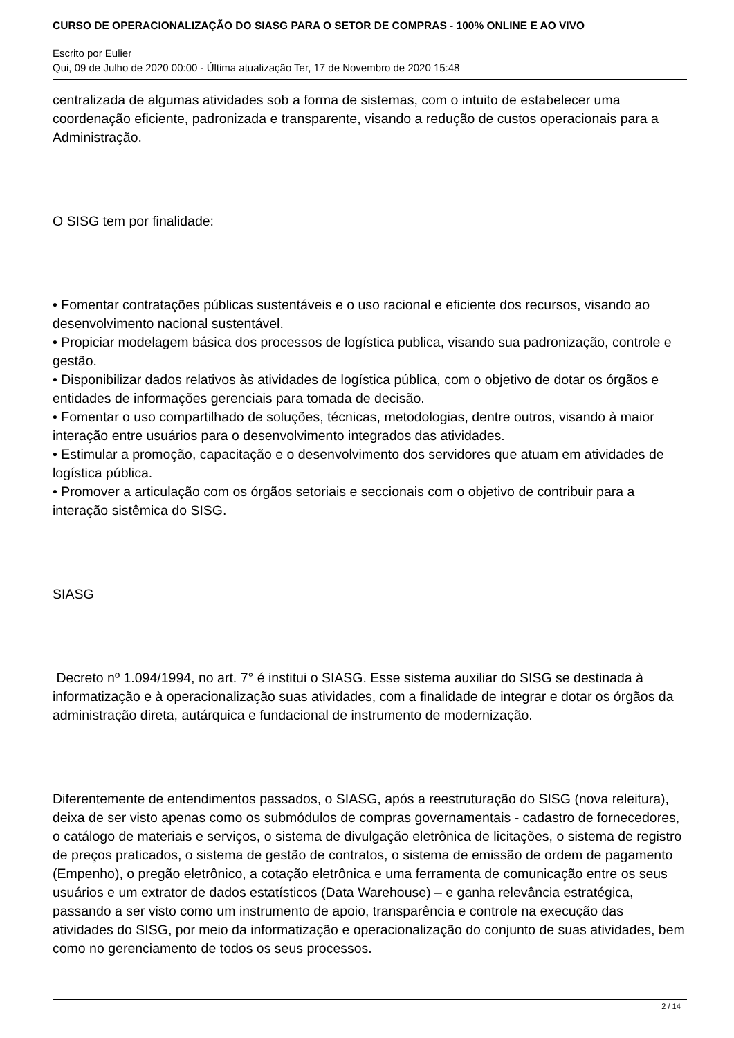CURSO DE OPERACIONALIZAÇÃO DO SIASG PARA O SETOR DE COMPRAS - 100% ONLINE E AO VIVO
Escrito por Eulier
Qui, 09 de Julho de 2020 00:00 - Última atualização Ter, 17 de Novembro de 2020 15:48
centralizada de algumas atividades sob a forma de sistemas, com o intuito de estabelecer uma coordenação eficiente, padronizada e transparente, visando a redução de custos operacionais para a Administração.
O SISG tem por finalidade:
• Fomentar contratações públicas sustentáveis e o uso racional e eficiente dos recursos, visando ao desenvolvimento nacional sustentável.
• Propiciar modelagem básica dos processos de logística publica, visando sua padronização, controle e gestão.
• Disponibilizar dados relativos às atividades de logística pública, com o objetivo de dotar os órgãos e entidades de informações gerenciais para tomada de decisão.
• Fomentar o uso compartilhado de soluções, técnicas, metodologias, dentre outros, visando à maior interação entre usuários para o desenvolvimento integrados das atividades.
• Estimular a promoção, capacitação e o desenvolvimento dos servidores que atuam em atividades de logística pública.
• Promover a articulação com os órgãos setoriais e seccionais com o objetivo de contribuir para a interação sistêmica do SISG.
SIASG
Decreto nº 1.094/1994, no art. 7° é institui o SIASG. Esse sistema auxiliar do SISG se destinada à informatização e à operacionalização suas atividades, com a finalidade de integrar e dotar os órgãos da administração direta, autárquica e fundacional de instrumento de modernização.
Diferentemente de entendimentos passados, o SIASG, após a reestruturação do SISG (nova releitura), deixa de ser visto apenas como os submódulos de compras governamentais - cadastro de fornecedores, o catálogo de materiais e serviços, o sistema de divulgação eletrônica de licitações, o sistema de registro de preços praticados, o sistema de gestão de contratos, o sistema de emissão de ordem de pagamento (Empenho), o pregão eletrônico, a cotação eletrônica e uma ferramenta de comunicação entre os seus usuários e um extrator de dados estatísticos (Data Warehouse) – e ganha relevância estratégica, passando a ser visto como um instrumento de apoio, transparência e controle na execução das atividades do SISG, por meio da informatização e operacionalização do conjunto de suas atividades, bem como no gerenciamento de todos os seus processos.
2 / 14